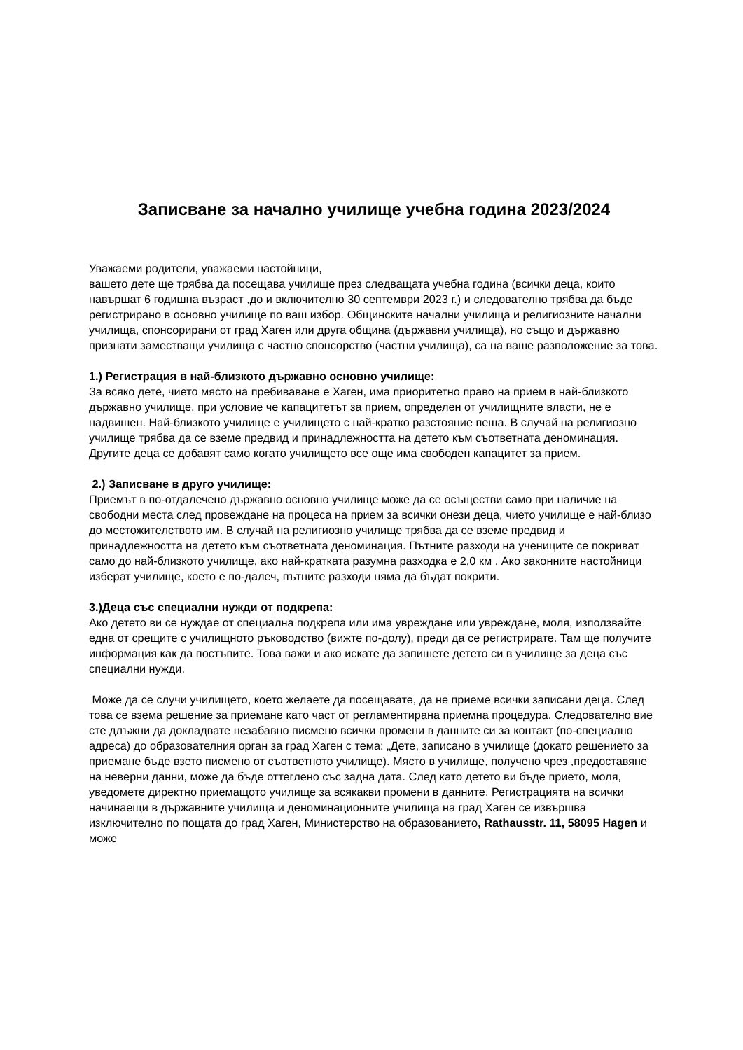Записване за начално училище учебна година 2023/2024
Уважаеми родители, уважаеми настойници,
вашето дете ще трябва да посещава училище през следващата учебна година (всички деца, които навършат 6 годишна възраст ,до и включително 30 септември 2023 г.) и следователно трябва да бъде регистрирано в основно училище по ваш избор. Общинските начални училища и религиозните начални училища, спонсорирани от град Хаген или друга община (държавни училища), но също и държавно признати заместващи училища с частно спонсорство (частни училища), са на ваше разположение за това.
1.) Регистрация в най-близкото държавно основно училище:
За всяко дете, чието място на пребиваване е Хаген, има приоритетно право на прием в най-близкото държавно училище, при условие че капацитетът за прием, определен от училищните власти, не е надвишен. Най-близкото училище е училището с най-кратко разстояние пеша. В случай на религиозно училище трябва да се вземе предвид и принадлежността на детето към съответната деноминация. Другите деца се добавят само когато училището все още има свободен капацитет за прием.
2.) Записване в друго училище:
Приемът в по-отдалечено държавно основно училище може да се осъществи само при наличие на свободни места след провеждане на процеса на прием за всички онези деца, чието училище е най-близо до местожителството им. В случай на религиозно училище трябва да се вземе предвид и принадлежността на детето към съответната деноминация. Пътните разходи на учениците се покриват само до най-близкото училище, ако най-кратката разумна разходка е 2,0 км . Ако законните настойници изберат училище, което е по-далеч, пътните разходи няма да бъдат покрити.
3.)Деца със специални нужди от подкрепа:
Ако детето ви се нуждае от специална подкрепа или има увреждане или увреждане, моля, използвайте една от срещите с училищното ръководство (вижте по-долу), преди да се регистрирате. Там ще получите информация как да постъпите. Това важи и ако искате да запишете детето си в училище за деца със специални нужди.
Може да се случи училището, което желаете да посещавате, да не приеме всички записани деца. След това се взема решение за приемане като част от регламентирана приемна процедура. Следователно вие сте длъжни да докладвате незабавно писмено всички промени в данните си за контакт (по-специално адреса) до образователния орган за град Хаген с тема: „Дете, записано в училище (докато решението за приемане бъде взето писмено от съответното училище). Място в училище, получено чрез ,предоставяне на неверни данни, може да бъде оттеглено със задна дата. След като детето ви бъде прието, моля, уведомете директно приемащото училище за всякакви промени в данните. Регистрацията на всички начинаещи в държавните училища и деноминационните училища на град Хаген се извършва изключително по пощата до град Хаген, Министерство на образованието, Rathausstr. 11, 58095 Hagen и може